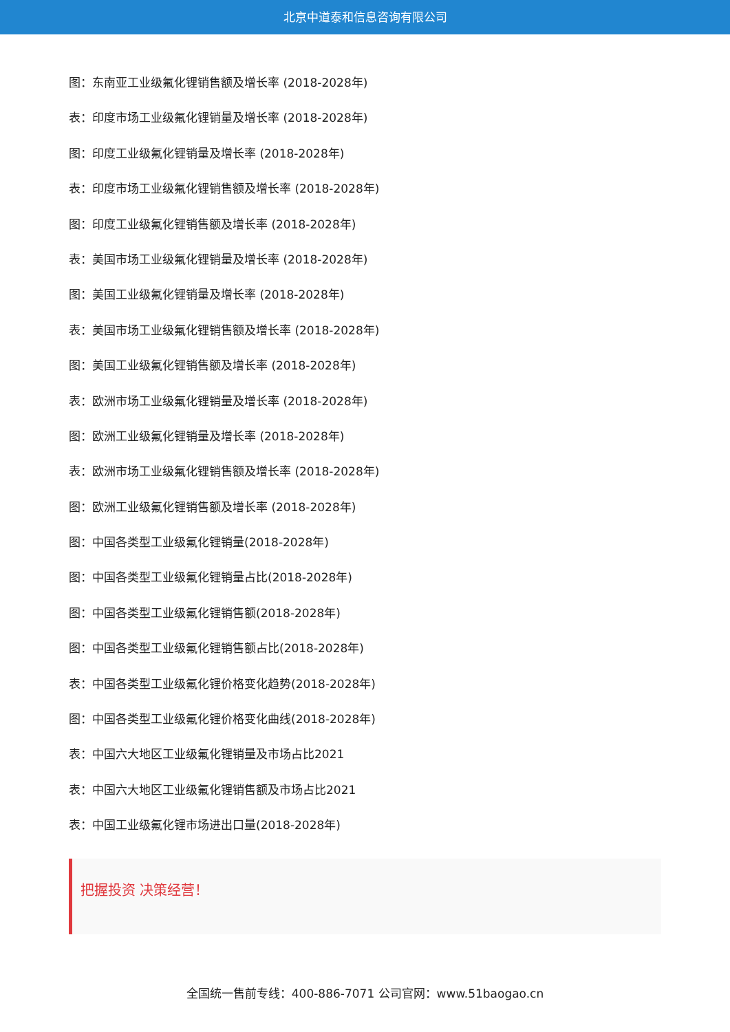北京中道泰和信息咨询有限公司
图：东南亚工业级氟化锂销售额及增长率 (2018-2028年)
表：印度市场工业级氟化锂销量及增长率 (2018-2028年)
图：印度工业级氟化锂销量及增长率 (2018-2028年)
表：印度市场工业级氟化锂销售额及增长率 (2018-2028年)
图：印度工业级氟化锂销售额及增长率 (2018-2028年)
表：美国市场工业级氟化锂销量及增长率 (2018-2028年)
图：美国工业级氟化锂销量及增长率 (2018-2028年)
表：美国市场工业级氟化锂销售额及增长率 (2018-2028年)
图：美国工业级氟化锂销售额及增长率 (2018-2028年)
表：欧洲市场工业级氟化锂销量及增长率 (2018-2028年)
图：欧洲工业级氟化锂销量及增长率 (2018-2028年)
表：欧洲市场工业级氟化锂销售额及增长率 (2018-2028年)
图：欧洲工业级氟化锂销售额及增长率 (2018-2028年)
图：中国各类型工业级氟化锂销量(2018-2028年)
图：中国各类型工业级氟化锂销量占比(2018-2028年)
图：中国各类型工业级氟化锂销售额(2018-2028年)
图：中国各类型工业级氟化锂销售额占比(2018-2028年)
表：中国各类型工业级氟化锂价格变化趋势(2018-2028年)
图：中国各类型工业级氟化锂价格变化曲线(2018-2028年)
表：中国六大地区工业级氟化锂销量及市场占比2021
表：中国六大地区工业级氟化锂销售额及市场占比2021
表：中国工业级氟化锂市场进出口量(2018-2028年)
把握投资 决策经营！
全国统一售前专线：400-886-7071 公司官网：www.51baogao.cn